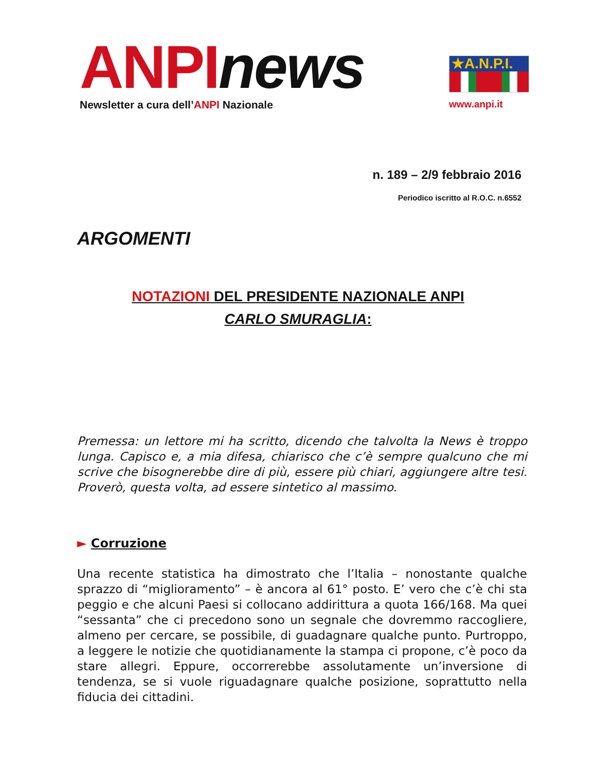ANPI news
Newsletter a cura dell’ANPI Nazionale
★A.N.P.I.
www.anpi.it
n. 189 – 2/9 febbraio 2016
Periodico iscritto al R.O.C. n.6552
ARGOMENTI
NOTAZIONI DEL PRESIDENTE NAZIONALE ANPI
CARLO SMURAGLIA:
Premessa: un lettore mi ha scritto, dicendo che talvolta la News è troppo lunga. Capisco e, a mia difesa, chiarisco che c’è sempre qualcuno che mi scrive che bisognerebbe dire di più, essere più chiari, aggiungere altre tesi. Proverò, questa volta, ad essere sintetico al massimo.
► Corruzione
Una recente statistica ha dimostrato che l’Italia – nonostante qualche sprazzo di “miglioramento” – è ancora al 61° posto. E’ vero che c’è chi sta peggio e che alcuni Paesi si collocano addirittura a quota 166/168. Ma quei “sessanta” che ci precedono sono un segnale che dovremmo raccogliere, almeno per cercare, se possibile, di guadagnare qualche punto. Purtroppo, a leggere le notizie che quotidianamente la stampa ci propone, c’è poco da stare allegri. Eppure, occorrerebbe assolutamente un’inversione di tendenza, se si vuole riguadagnare qualche posizione, soprattutto nella fiducia dei cittadini.